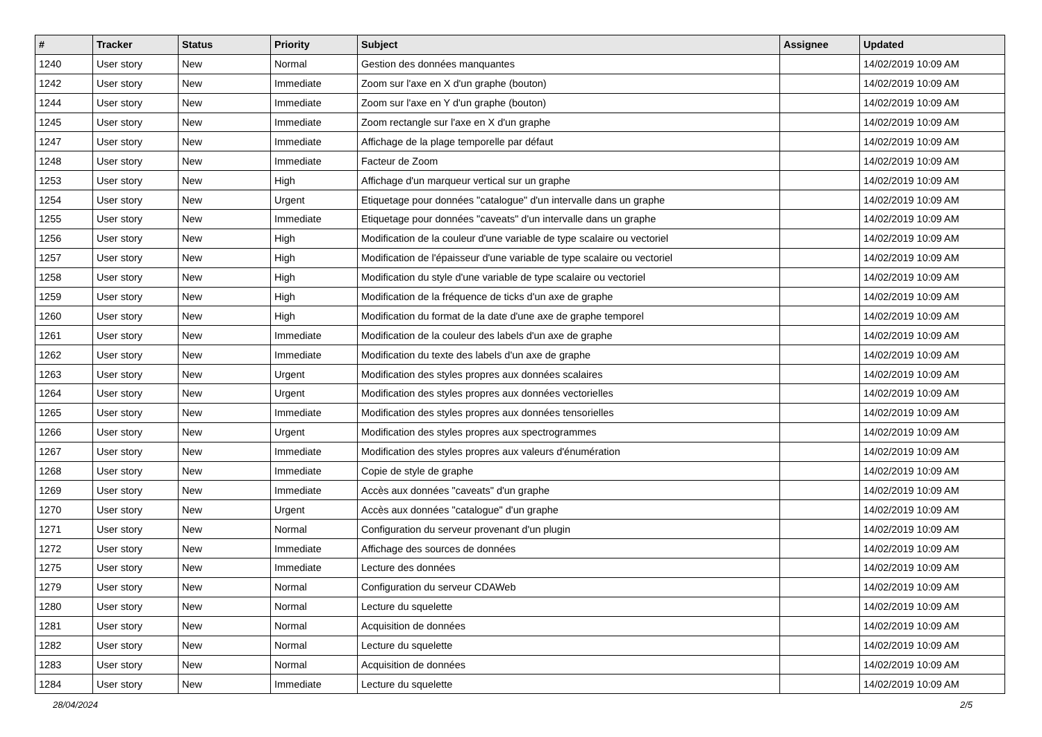| # | Tracker | Status | Priority | Subject | Assignee | Updated |
| --- | --- | --- | --- | --- | --- | --- |
| 1240 | User story | New | Normal | Gestion des données manquantes | | 14/02/2019 10:09 AM |
| 1242 | User story | New | Immediate | Zoom sur l'axe en X d'un graphe (bouton) | | 14/02/2019 10:09 AM |
| 1244 | User story | New | Immediate | Zoom sur l'axe en Y d'un graphe (bouton) | | 14/02/2019 10:09 AM |
| 1245 | User story | New | Immediate | Zoom rectangle sur l'axe en X d'un graphe | | 14/02/2019 10:09 AM |
| 1247 | User story | New | Immediate | Affichage de la plage temporelle par défaut | | 14/02/2019 10:09 AM |
| 1248 | User story | New | Immediate | Facteur de Zoom | | 14/02/2019 10:09 AM |
| 1253 | User story | New | High | Affichage d'un marqueur vertical sur un graphe | | 14/02/2019 10:09 AM |
| 1254 | User story | New | Urgent | Etiquetage pour données "catalogue" d'un intervalle dans un graphe | | 14/02/2019 10:09 AM |
| 1255 | User story | New | Immediate | Etiquetage pour données "caveats" d'un intervalle dans un graphe | | 14/02/2019 10:09 AM |
| 1256 | User story | New | High | Modification de la couleur d'une variable de type scalaire ou vectoriel | | 14/02/2019 10:09 AM |
| 1257 | User story | New | High | Modification de l'épaisseur d'une variable de type scalaire ou vectoriel | | 14/02/2019 10:09 AM |
| 1258 | User story | New | High | Modification du style d'une variable de type scalaire ou vectoriel | | 14/02/2019 10:09 AM |
| 1259 | User story | New | High | Modification de la fréquence de ticks d'un axe de graphe | | 14/02/2019 10:09 AM |
| 1260 | User story | New | High | Modification du format de la date d'une axe de graphe temporel | | 14/02/2019 10:09 AM |
| 1261 | User story | New | Immediate | Modification de la couleur des labels d'un axe de graphe | | 14/02/2019 10:09 AM |
| 1262 | User story | New | Immediate | Modification du texte des labels d'un axe de graphe | | 14/02/2019 10:09 AM |
| 1263 | User story | New | Urgent | Modification des styles propres aux données scalaires | | 14/02/2019 10:09 AM |
| 1264 | User story | New | Urgent | Modification des styles propres aux données vectorielles | | 14/02/2019 10:09 AM |
| 1265 | User story | New | Immediate | Modification des styles propres aux données tensorielles | | 14/02/2019 10:09 AM |
| 1266 | User story | New | Urgent | Modification des styles propres aux spectrogrammes | | 14/02/2019 10:09 AM |
| 1267 | User story | New | Immediate | Modification des styles propres aux valeurs d'énumération | | 14/02/2019 10:09 AM |
| 1268 | User story | New | Immediate | Copie de style de graphe | | 14/02/2019 10:09 AM |
| 1269 | User story | New | Immediate | Accès aux données "caveats" d'un graphe | | 14/02/2019 10:09 AM |
| 1270 | User story | New | Urgent | Accès aux données "catalogue" d'un graphe | | 14/02/2019 10:09 AM |
| 1271 | User story | New | Normal | Configuration du serveur provenant d'un plugin | | 14/02/2019 10:09 AM |
| 1272 | User story | New | Immediate | Affichage des sources de données | | 14/02/2019 10:09 AM |
| 1275 | User story | New | Immediate | Lecture des données | | 14/02/2019 10:09 AM |
| 1279 | User story | New | Normal | Configuration du serveur CDAWeb | | 14/02/2019 10:09 AM |
| 1280 | User story | New | Normal | Lecture du squelette | | 14/02/2019 10:09 AM |
| 1281 | User story | New | Normal | Acquisition de données | | 14/02/2019 10:09 AM |
| 1282 | User story | New | Normal | Lecture du squelette | | 14/02/2019 10:09 AM |
| 1283 | User story | New | Normal | Acquisition de données | | 14/02/2019 10:09 AM |
| 1284 | User story | New | Immediate | Lecture du squelette | | 14/02/2019 10:09 AM |
28/04/2024 2/5